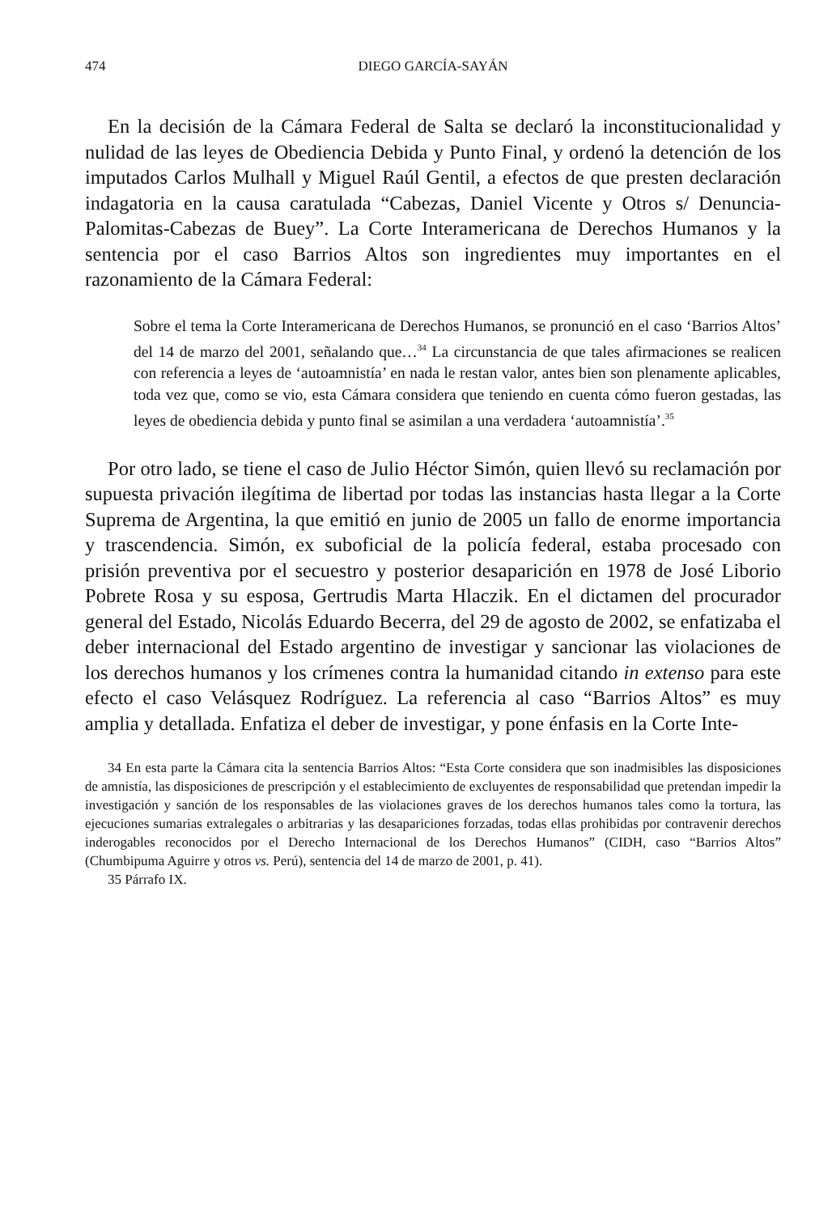474 DIEGO GARCÍA-SAYÁN
En la decisión de la Cámara Federal de Salta se declaró la inconstitucionalidad y nulidad de las leyes de Obediencia Debida y Punto Final, y ordenó la detención de los imputados Carlos Mulhall y Miguel Raúl Gentil, a efectos de que presten declaración indagatoria en la causa caratulada “Cabezas, Daniel Vicente y Otros s/ Denuncia-Palomitas-Cabezas de Buey”. La Corte Interamericana de Derechos Humanos y la sentencia por el caso Barrios Altos son ingredientes muy importantes en el razonamiento de la Cámara Federal:
Sobre el tema la Corte Interamericana de Derechos Humanos, se pronunció en el caso ‘Barrios Altos’ del 14 de marzo del 2001, señalando que…<sup>34</sup> La circunstancia de que tales afirmaciones se realicen con referencia a leyes de ‘autoamnistía’ en nada le restan valor, antes bien son plenamente aplicables, toda vez que, como se vio, esta Cámara considera que teniendo en cuenta cómo fueron gestadas, las leyes de obediencia debida y punto final se asimilan a una verdadera ‘autoamnistía’.<sup>35</sup>
Por otro lado, se tiene el caso de Julio Héctor Simón, quien llevó su reclamación por supuesta privación ilegítima de libertad por todas las instancias hasta llegar a la Corte Suprema de Argentina, la que emitió en junio de 2005 un fallo de enorme importancia y trascendencia. Simón, ex suboficial de la policía federal, estaba procesado con prisión preventiva por el secuestro y posterior desaparición en 1978 de José Liborio Pobrete Rosa y su esposa, Gertrudis Marta Hlaczik. En el dictamen del procurador general del Estado, Nicolás Eduardo Becerra, del 29 de agosto de 2002, se enfatizaba el deber internacional del Estado argentino de investigar y sancionar las violaciones de los derechos humanos y los crímenes contra la humanidad citando in extenso para este efecto el caso Velásquez Rodríguez. La referencia al caso “Barrios Altos” es muy amplia y detallada. Enfatiza el deber de investigar, y pone énfasis en la Corte Inte-
34 En esta parte la Cámara cita la sentencia Barrios Altos: “Esta Corte considera que son inadmisibles las disposiciones de amnistía, las disposiciones de prescripción y el establecimiento de excluyentes de responsabilidad que pretendan impedir la investigación y sanción de los responsables de las violaciones graves de los derechos humanos tales como la tortura, las ejecuciones sumarias extralegales o arbitrarias y las desapariciones forzadas, todas ellas prohibidas por contravenir derechos inderogables reconocidos por el Derecho Internacional de los Derechos Humanos” (CIDH, caso “Barrios Altos” (Chumbipuma Aguirre y otros vs. Perú), sentencia del 14 de marzo de 2001, p. 41).
35 Párrafo IX.